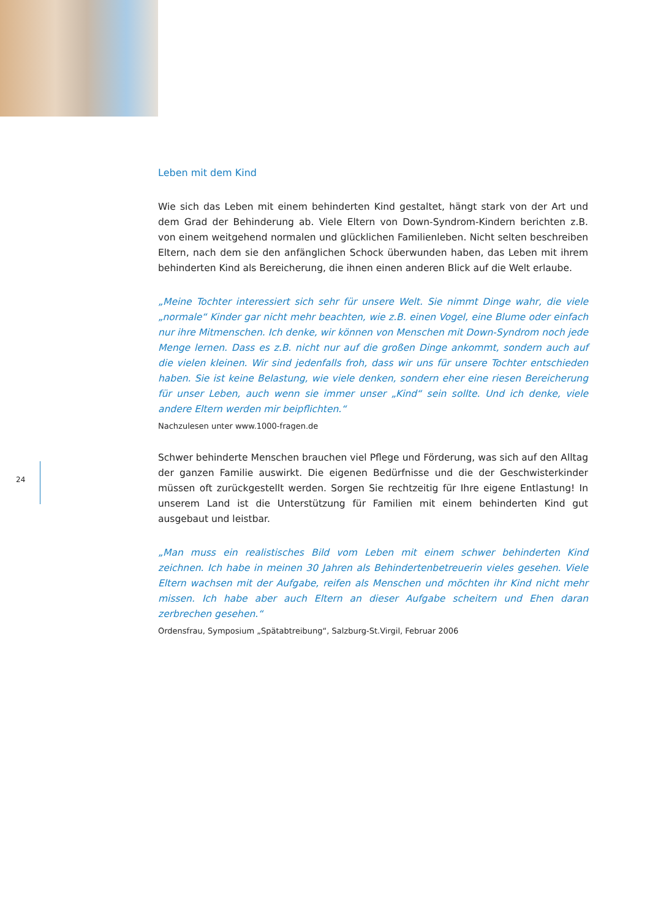Leben mit dem Kind
Wie sich das Leben mit einem behinderten Kind gestaltet, hängt stark von der Art und dem Grad der Behinderung ab. Viele Eltern von Down-Syndrom-Kindern berichten z.B. von einem weitgehend normalen und glücklichen Familienleben. Nicht selten beschreiben Eltern, nach dem sie den anfänglichen Schock überwunden haben, das Leben mit ihrem behinderten Kind als Bereicherung, die ihnen einen anderen Blick auf die Welt erlaube.
„Meine Tochter interessiert sich sehr für unsere Welt. Sie nimmt Dinge wahr, die viele „normale“ Kinder gar nicht mehr beachten, wie z.B. einen Vogel, eine Blume oder einfach nur ihre Mitmenschen. Ich denke, wir können von Menschen mit Down-Syndrom noch jede Menge lernen. Dass es z.B. nicht nur auf die großen Dinge ankommt, sondern auch auf die vielen kleinen. Wir sind jedenfalls froh, dass wir uns für unsere Tochter entschieden haben. Sie ist keine Belastung, wie viele denken, sondern eher eine riesen Bereicherung für unser Leben, auch wenn sie immer unser „Kind“ sein sollte. Und ich denke, viele andere Eltern werden mir beipflichten.“
Nachzulesen unter www.1000-fragen.de
Schwer behinderte Menschen brauchen viel Pflege und Förderung, was sich auf den Alltag der ganzen Familie auswirkt. Die eigenen Bedürfnisse und die der Geschwisterkinder müssen oft zurückgestellt werden. Sorgen Sie rechtzeitig für Ihre eigene Entlastung! In unserem Land ist die Unterstützung für Familien mit einem behinderten Kind gut ausgebaut und leistbar.
„Man muss ein realistisches Bild vom Leben mit einem schwer behinderten Kind zeichnen. Ich habe in meinen 30 Jahren als Behindertenbetreuerin vieles gesehen. Viele Eltern wachsen mit der Aufgabe, reifen als Menschen und möchten ihr Kind nicht mehr missen. Ich habe aber auch Eltern an dieser Aufgabe scheitern und Ehen daran zerbrechen gesehen.“
Ordensfrau, Symposium „Spätabtreibung“, Salzburg-St.Virgil, Februar 2006
24